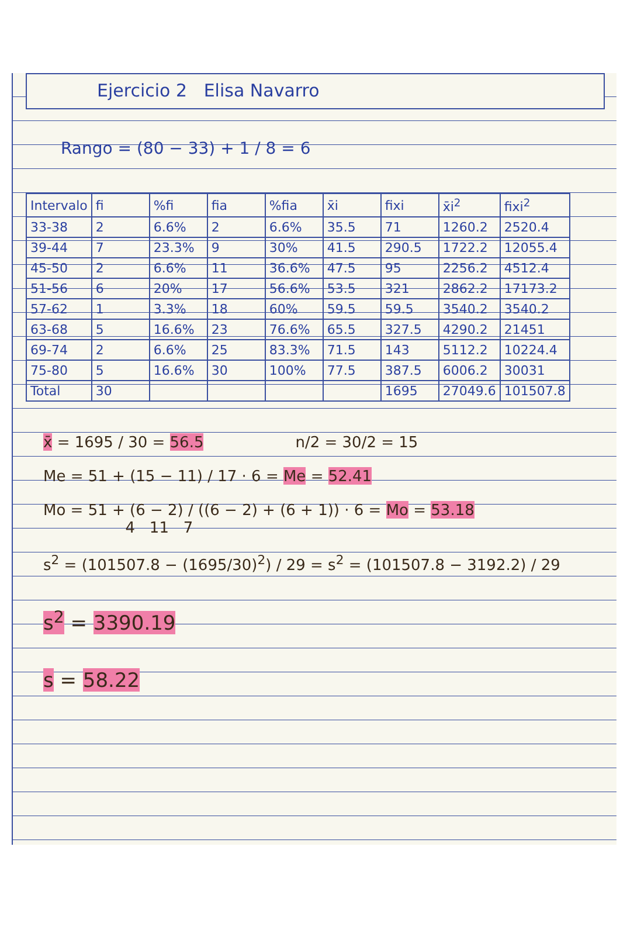Ejercicio 2 Elisa Navarro
Rango = (80 − 33) + 1 / 8 = 6
| Intervalo | fi | %fi | fia | %fia | x̄i | fixi | x̄i<sup>2</sup> | fixi<sup>2</sup> |
| --- | --- | --- | --- | --- | --- | --- | --- | --- |
| 33-38 | 2 | 6.6% | 2 | 6.6% | 35.5 | 71 | 1260.2 | 2520.4 |
| 39-44 | 7 | 23.3% | 9 | 30% | 41.5 | 290.5 | 1722.2 | 12055.4 |
| 45-50 | 2 | 6.6% | 11 | 36.6% | 47.5 | 95 | 2256.2 | 4512.4 |
| 51-56 | 6 | 20% | 17 | 56.6% | 53.5 | 321 | 2862.2 | 17173.2 |
| 57-62 | 1 | 3.3% | 18 | 60% | 59.5 | 59.5 | 3540.2 | 3540.2 |
| 63-68 | 5 | 16.6% | 23 | 76.6% | 65.5 | 327.5 | 4290.2 | 21451 |
| 69-74 | 2 | 6.6% | 25 | 83.3% | 71.5 | 143 | 5112.2 | 10224.4 |
| 75-80 | 5 | 16.6% | 30 | 100% | 77.5 | 387.5 | 6006.2 | 30031 |
| Total | 30 | | | | | 1695 | 27049.6 | 101507.8 |
x̄ = 1695 / 30 = 56.5 n/2 = 30/2 = 15
Me = 51 + (15 − 11) / 17 · 6 = Me = 52.41
Mo = 51 + (6 − 2) / ((6 − 2) + (6 + 1)) · 6 = Mo = 53.18
4 11 7
s<sup>2</sup> = (101507.8 − (1695/30)<sup>2</sup>) / 29 = s<sup>2</sup> = (101507.8 − 3192.2) / 29
s<sup>2</sup> = 3390.19
s = 58.22